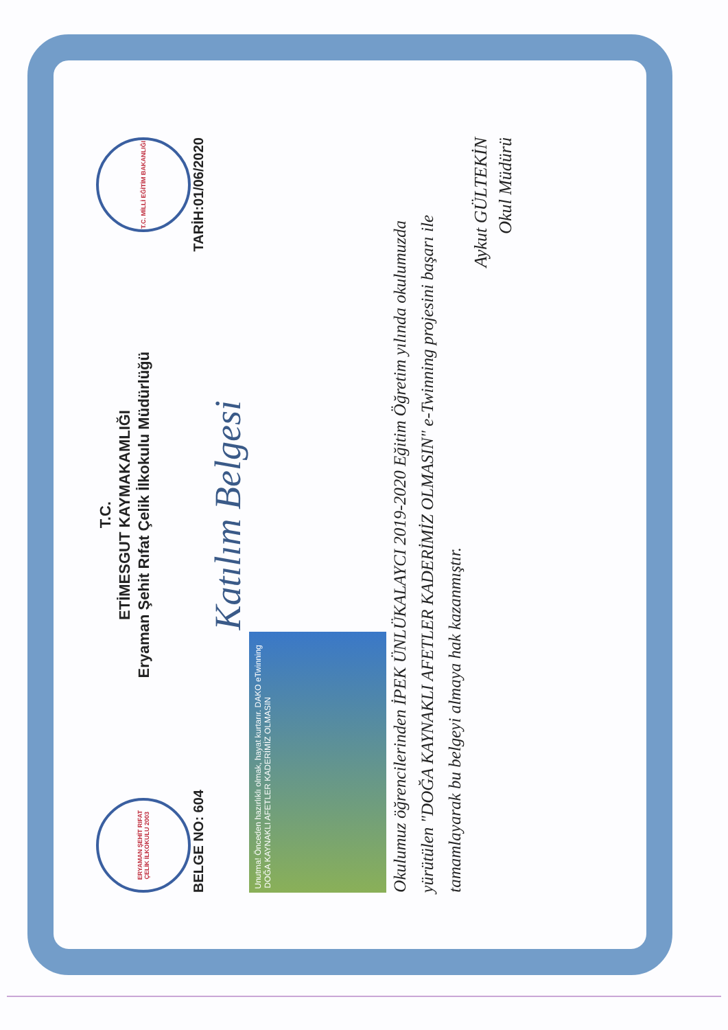ERYAMAN ŞEHİT RIFAT ÇELİK İLKOKULU 2003
T.C.
ETİMESGUT KAYMAKAMLIĞI
Eryaman Şehit Rıfat Çelik İlkokulu Müdürlüğü
T.C. MİLLİ EĞİTİM BAKANLIĞI
BELGE NO: 604 TARİH:01/06/2020
Katılım Belgesi
Unutma! Önceden hazırlıklı olmak, hayat kurtarır. DAKO eTwinning DOĞA KAYNAKLI AFETLER KADERİMİZ OLMASIN
Okulumuz öğrencilerinden İPEK ÜNLÜKALAYCI 2019-2020 Eğitim Öğretim yılında okulumuzda yürütülen "DOĞA KAYNAKLI AFETLER KADERİMİZ OLMASIN" e-Twinning projesini başarı ile tamamlayarak bu belgeyi almaya hak kazanmıştır.
Aykut GÜLTEKİN
Okul Müdürü